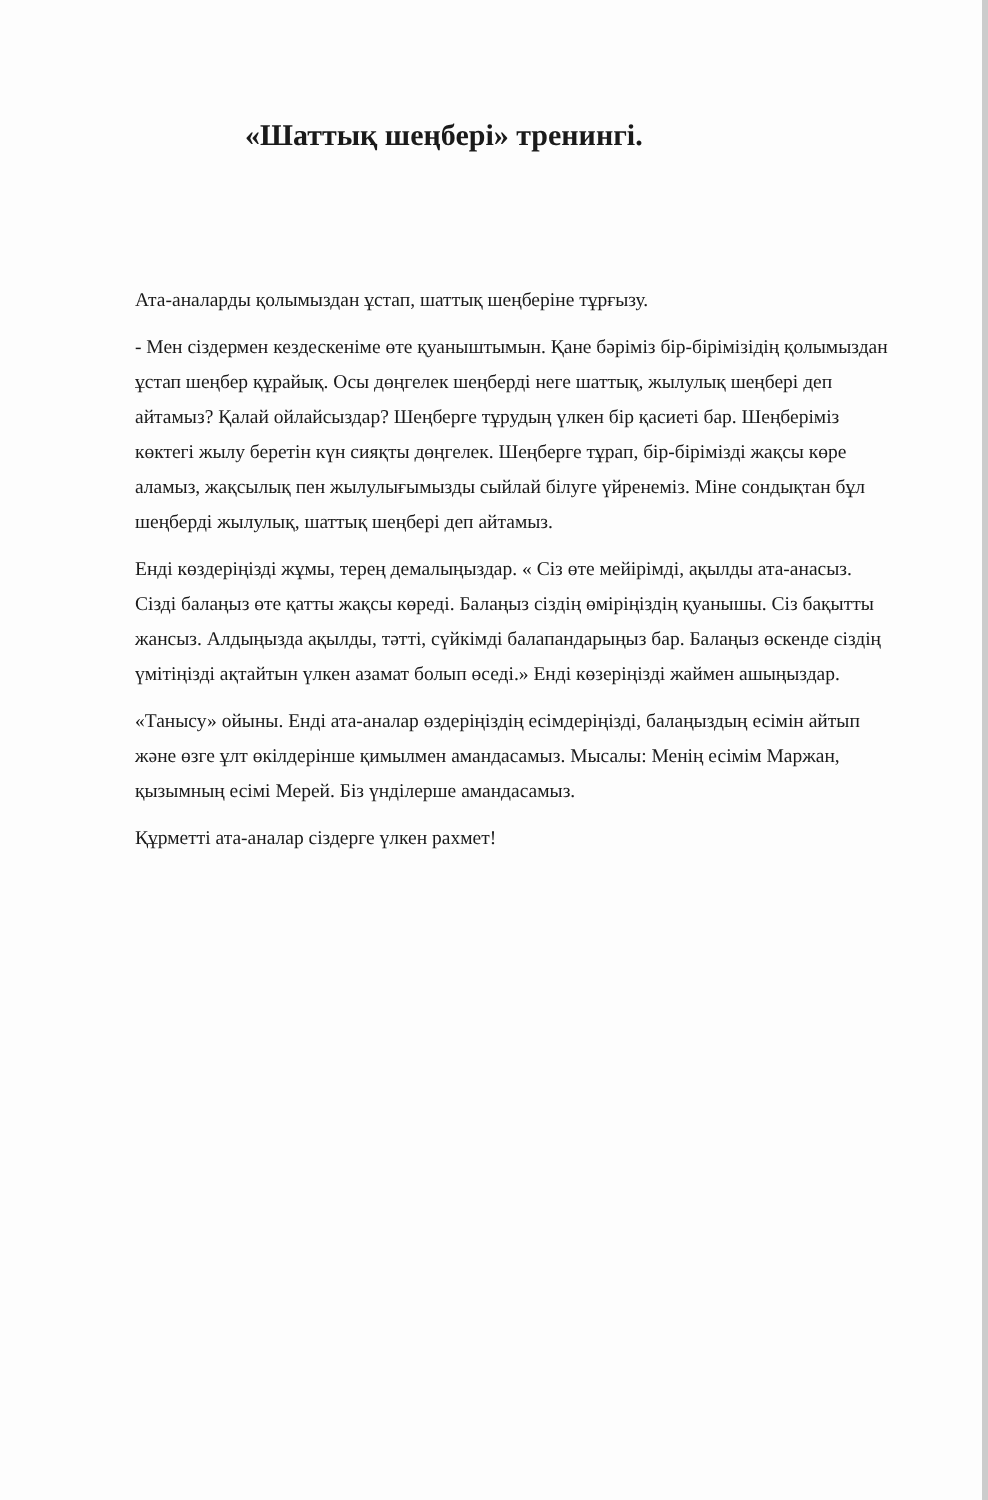«Шаттық шеңбері» тренингі.
Ата-аналарды қолымыздан ұстап, шаттық шеңберіне тұрғызу.
- Мен сіздермен кездескеніме өте қуаныштымын. Қане бәріміз бір-бірімізідің қолымыздан ұстап шеңбер құрайық. Осы дөңгелек шеңберді неге шаттық, жылулық шеңбері деп айтамыз? Қалай ойлайсыздар? Шеңберге тұрудың үлкен бір қасиеті бар. Шеңберіміз көктегі жылу беретін күн сияқты дөңгелек. Шеңберге тұрап, бір-бірімізді жақсы көре аламыз, жақсылық пен жылулығымызды сыйлай білуге үйренеміз. Міне сондықтан бұл шеңберді жылулық, шаттық шеңбері деп айтамыз.
Енді көздеріңізді жұмы, терең демалыңыздар. « Сіз өте мейірімді, ақылды ата-анасыз. Сізді балаңыз өте қатты жақсы көреді. Балаңыз сіздің өміріңіздің қуанышы. Сіз бақытты жансыз. Алдыңызда ақылды, тәтті, сүйкімді балапандарыңыз бар. Балаңыз өскенде сіздің үмітіңізді ақтайтын үлкен азамат болып өседі.» Енді көзеріңізді жаймен ашыңыздар.
«Танысу» ойыны. Енді ата-аналар өздеріңіздің есімдеріңізді, балаңыздың есімін айтып және өзге ұлт өкілдерінше қимылмен амандасамыз. Мысалы: Менің есімім Маржан, қызымның есімі Мерей. Біз үнділерше амандасамыз.
Құрметті ата-аналар сіздерге үлкен рахмет!